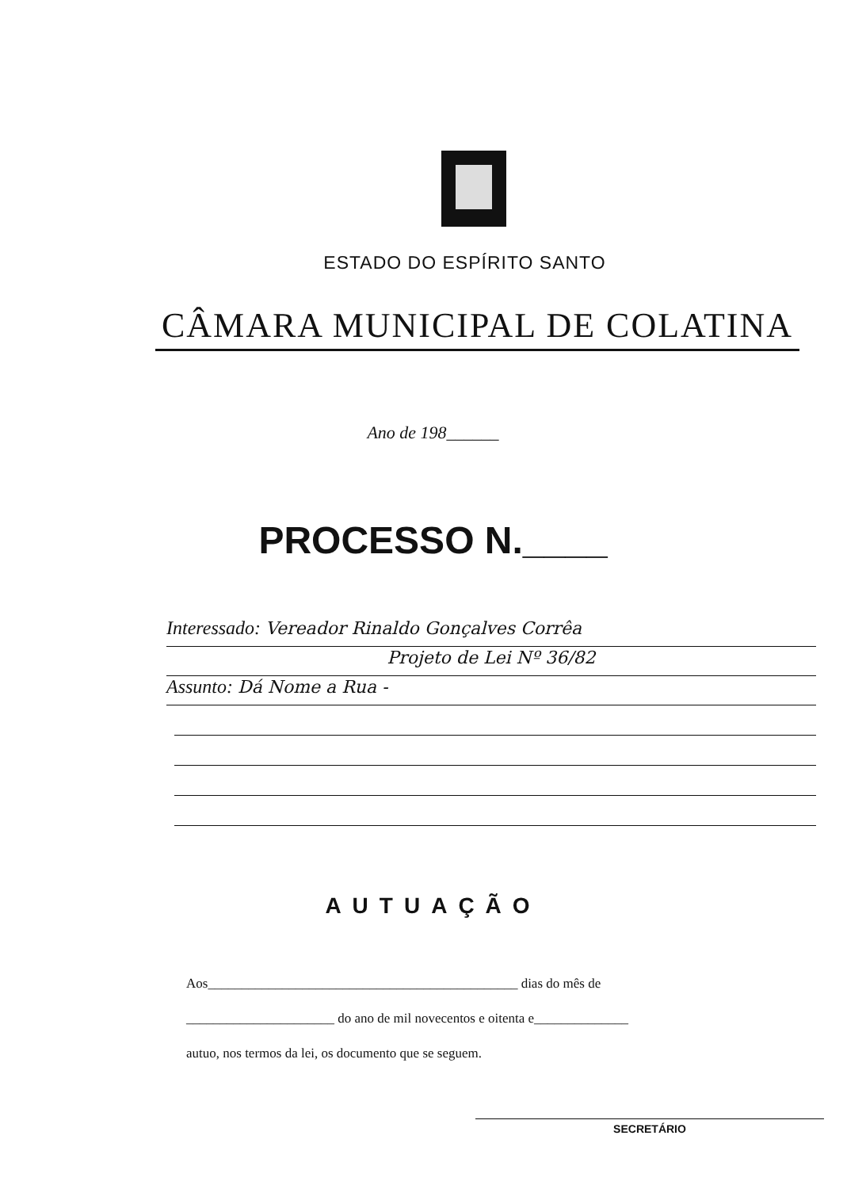ESTADO DO ESPÍRITO SANTO
CÂMARA MUNICIPAL DE COLATINA
Ano de 198______
PROCESSO N.____
Interessado: Vereador Rinaldo Gonçalves Corrêa
Projeto de Lei Nº 36/82
Assunto: Dá Nome a Rua -
AUTUAÇÃO
Aos______________________________________________ dias do mês de
______________________ do ano de mil novecentos e oitenta e______________
autuo, nos termos da lei, os documento que se seguem.
SECRETÁRIO